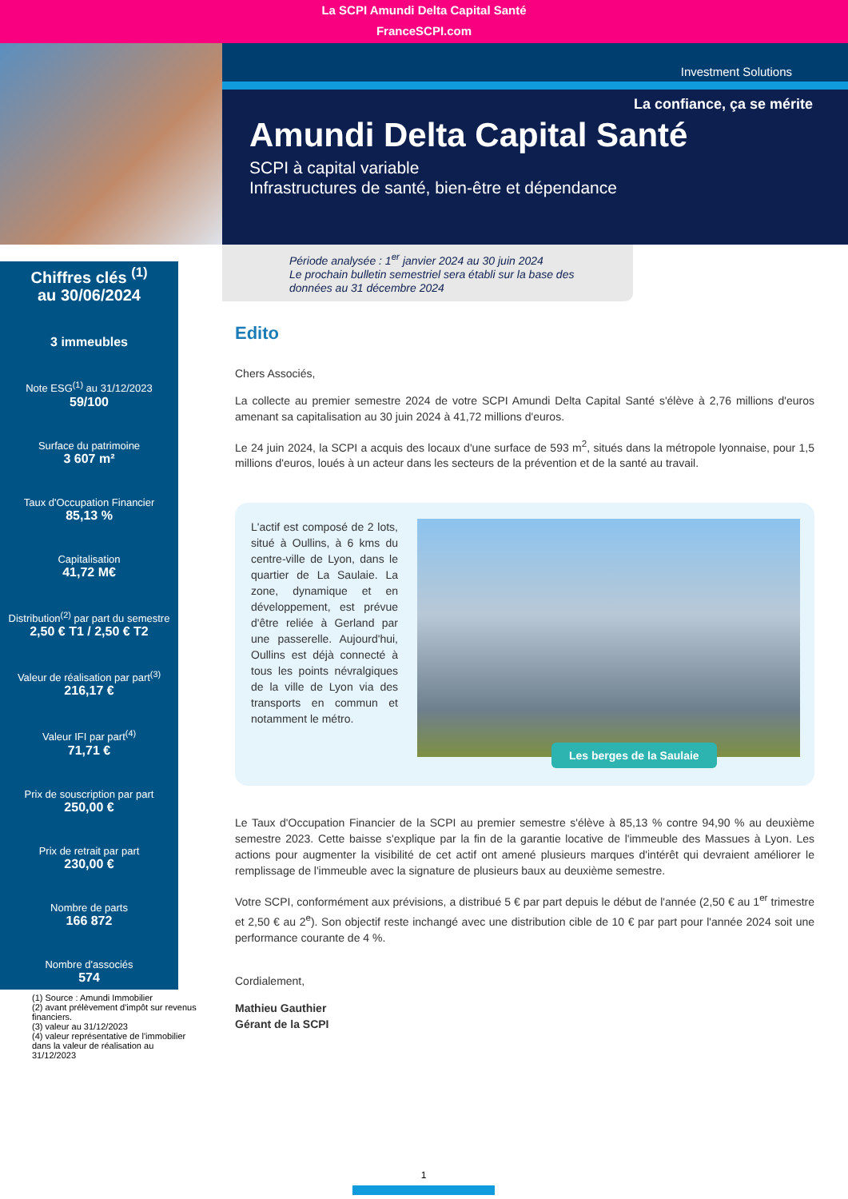La SCPI Amundi Delta Capital Santé
FranceSCPI.com
Investment Solutions
La confiance, ça se mérite
Amundi Delta Capital Santé
SCPI à capital variable
Infrastructures de santé, bien-être et dépendance
Période analysée : 1<sup>er</sup> janvier 2024 au 30 juin 2024
Le prochain bulletin semestriel sera établi sur la base des données au 31 décembre 2024
Chiffres clés <sup>(1)</sup>
au 30/06/2024
3 immeubles
Note ESG<sup>(1)</sup> au 31/12/2023
59/100
Surface du patrimoine
3 607 m²
Taux d'Occupation Financier
85,13 %
Capitalisation
41,72 M€
Distribution<sup>(2)</sup> par part du semestre
2,50 € T1 / 2,50 € T2
Valeur de réalisation par part<sup>(3)</sup>
216,17 €
Valeur IFI par part<sup>(4)</sup>
71,71 €
Prix de souscription par part
250,00 €
Prix de retrait par part
230,00 €
Nombre de parts
166 872
Nombre d'associés
574
(1) Source : Amundi Immobilier
(2) avant prélèvement d'impôt sur revenus financiers.
(3) valeur au 31/12/2023
(4) valeur représentative de l'immobilier dans la valeur de réalisation au 31/12/2023
Edito
Chers Associés,
La collecte au premier semestre 2024 de votre SCPI Amundi Delta Capital Santé s'élève à 2,76 millions d'euros amenant sa capitalisation au 30 juin 2024 à 41,72 millions d'euros.
Le 24 juin 2024, la SCPI a acquis des locaux d'une surface de 593 m<sup>2</sup>, situés dans la métropole lyonnaise, pour 1,5 millions d'euros, loués à un acteur dans les secteurs de la prévention et de la santé au travail.
L'actif est composé de 2 lots, situé à Oullins, à 6 kms du centre-ville de Lyon, dans le quartier de La Saulaie. La zone, dynamique et en développement, est prévue d'être reliée à Gerland par une passerelle. Aujourd'hui, Oullins est déjà connecté à tous les points névralgiques de la ville de Lyon via des transports en commun et notamment le métro.
Les berges de la Saulaie
Le Taux d'Occupation Financier de la SCPI au premier semestre s'élève à 85,13 % contre 94,90 % au deuxième semestre 2023. Cette baisse s'explique par la fin de la garantie locative de l'immeuble des Massues à Lyon. Les actions pour augmenter la visibilité de cet actif ont amené plusieurs marques d'intérêt qui devraient améliorer le remplissage de l'immeuble avec la signature de plusieurs baux au deuxième semestre.
Votre SCPI, conformément aux prévisions, a distribué 5 € par part depuis le début de l'année (2,50 € au 1<sup>er</sup> trimestre et 2,50 € au 2<sup>e</sup>). Son objectif reste inchangé avec une distribution cible de 10 € par part pour l'année 2024 soit une performance courante de 4 %.
Cordialement,
Mathieu Gauthier
Gérant de la SCPI
1